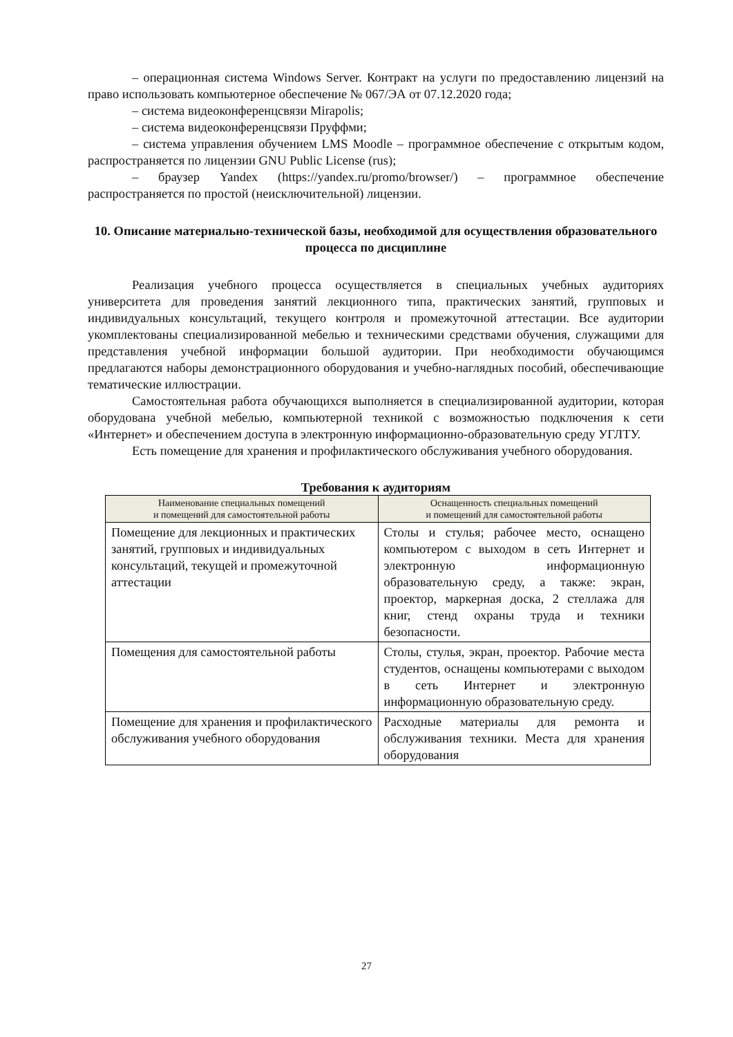– операционная система Windows Server. Контракт на услуги по предоставлению лицензий на право использовать компьютерное обеспечение № 067/ЭА от 07.12.2020 года;
– система видеоконференцсвязи Mirapolis;
– система видеоконференцсвязи Пруффми;
– система управления обучением LMS Moodle – программное обеспечение с открытым кодом, распространяется по лицензии GNU Public License (rus);
– браузер Yandex (https://yandex.ru/promo/browser/) – программное обеспечение распространяется по простой (неисключительной) лицензии.
10. Описание материально-технической базы, необходимой для осуществления образовательного процесса по дисциплине
Реализация учебного процесса осуществляется в специальных учебных аудиториях университета для проведения занятий лекционного типа, практических занятий, групповых и индивидуальных консультаций, текущего контроля и промежуточной аттестации. Все аудитории укомплектованы специализированной мебелью и техническими средствами обучения, служащими для представления учебной информации большой аудитории. При необходимости обучающимся предлагаются наборы демонстрационного оборудования и учебно-наглядных пособий, обеспечивающие тематические иллюстрации.
Самостоятельная работа обучающихся выполняется в специализированной аудитории, которая оборудована учебной мебелью, компьютерной техникой с возможностью подключения к сети «Интернет» и обеспечением доступа в электронную информационно-образовательную среду УГЛТУ.
Есть помещение для хранения и профилактического обслуживания учебного оборудования.
Требования к аудиториям
| Наименование специальных помещений и помещений для самостоятельной работы | Оснащенность специальных помещений и помещений для самостоятельной работы |
| --- | --- |
| Помещение для лекционных и практических занятий, групповых и индивидуальных консультаций, текущей и промежуточной аттестации | Столы и стулья; рабочее место, оснащено компьютером с выходом в сеть Интернет и электронную информационную образовательную среду, а также: экран, проектор, маркерная доска, 2 стеллажа для книг, стенд охраны труда и техники безопасности. |
| Помещения для самостоятельной работы | Столы, стулья, экран, проектор. Рабочие места студентов, оснащены компьютерами с выходом в сеть Интернет и электронную информационную образовательную среду. |
| Помещение для хранения и профилактического обслуживания учебного оборудования | Расходные материалы для ремонта и обслуживания техники. Места для хранения оборудования |
27